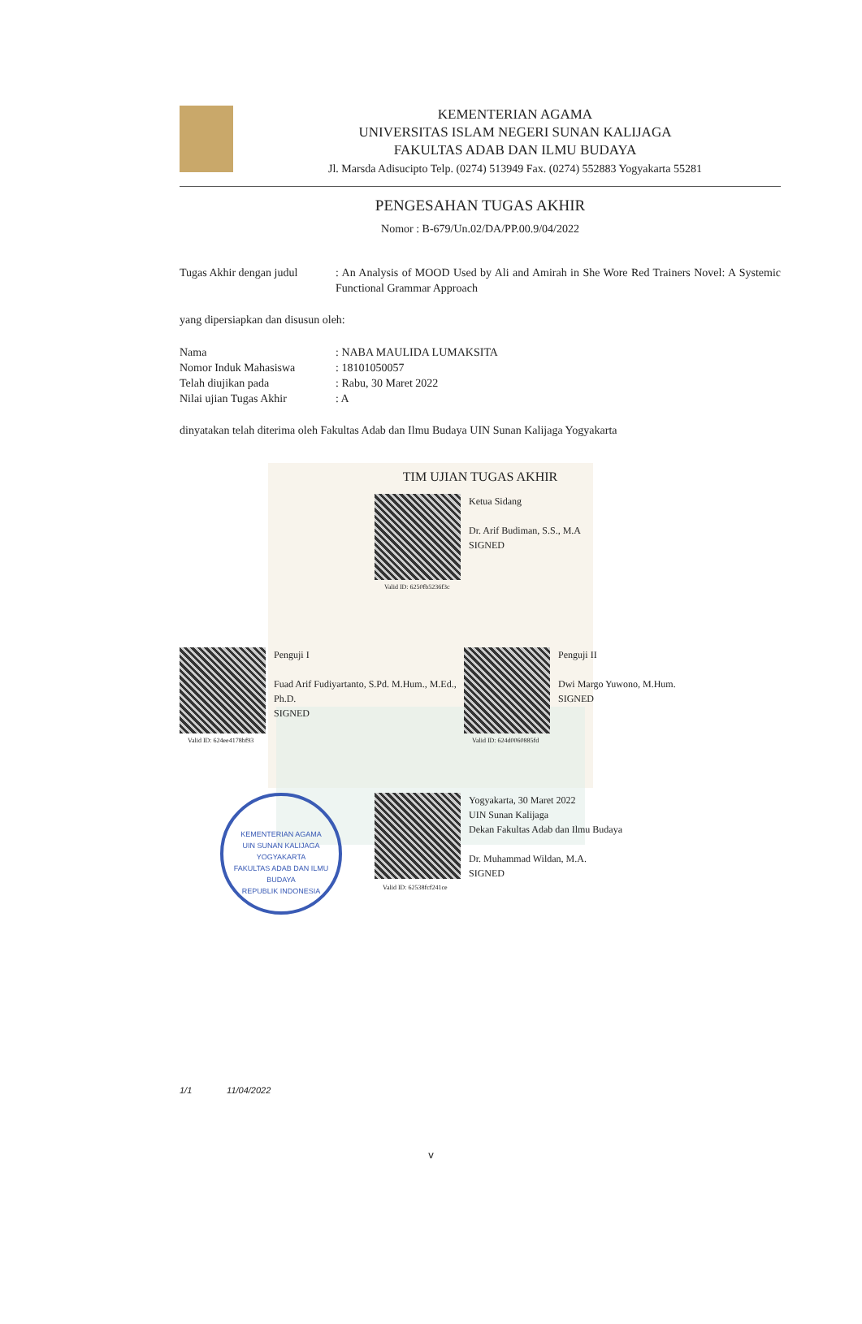KEMENTERIAN AGAMA
UNIVERSITAS ISLAM NEGERI SUNAN KALIJAGA
FAKULTAS ADAB DAN ILMU BUDAYA
Jl. Marsda Adisucipto Telp. (0274) 513949 Fax. (0274) 552883 Yogyakarta 55281
PENGESAHAN TUGAS AKHIR
Nomor : B-679/Un.02/DA/PP.00.9/04/2022
Tugas Akhir dengan judul
: An Analysis of MOOD Used by Ali and Amirah in She Wore Red Trainers Novel: A Systemic Functional Grammar Approach
yang dipersiapkan dan disusun oleh:
Nama : NABA MAULIDA LUMAKSITA
Nomor Induk Mahasiswa : 18101050057
Telah diujikan pada : Rabu, 30 Maret 2022
Nilai ujian Tugas Akhir
: A
dinyatakan telah diterima oleh Fakultas Adab dan Ilmu Budaya UIN Sunan Kalijaga Yogyakarta
TIM UJIAN TUGAS AKHIR
Ketua Sidang
Dr. Arif Budiman, S.S., M.A
SIGNED
Valid ID: 6250fb5236f3c
Penguji I
Fuad Arif Fudiyartanto, S.Pd. M.Hum., M.Ed., Ph.D.
SIGNED
Valid ID: 624ee4178bf93
Penguji II
Dwi Margo Yuwono, M.Hum.
SIGNED
Valid ID: 624d0060885fd
KEMENTERIAN AGAMA
UIN SUNAN KALIJAGA
YOGYAKARTA
FAKULTAS ADAB DAN ILMU BUDAYA
REPUBLIK INDONESIA
Yogyakarta, 30 Maret 2022
UIN Sunan Kalijaga
Dekan Fakultas Adab dan Ilmu Budaya
Dr. Muhammad Wildan, M.A.
SIGNED
Valid ID: 62538fcf241ce
1/1 11/04/2022
v